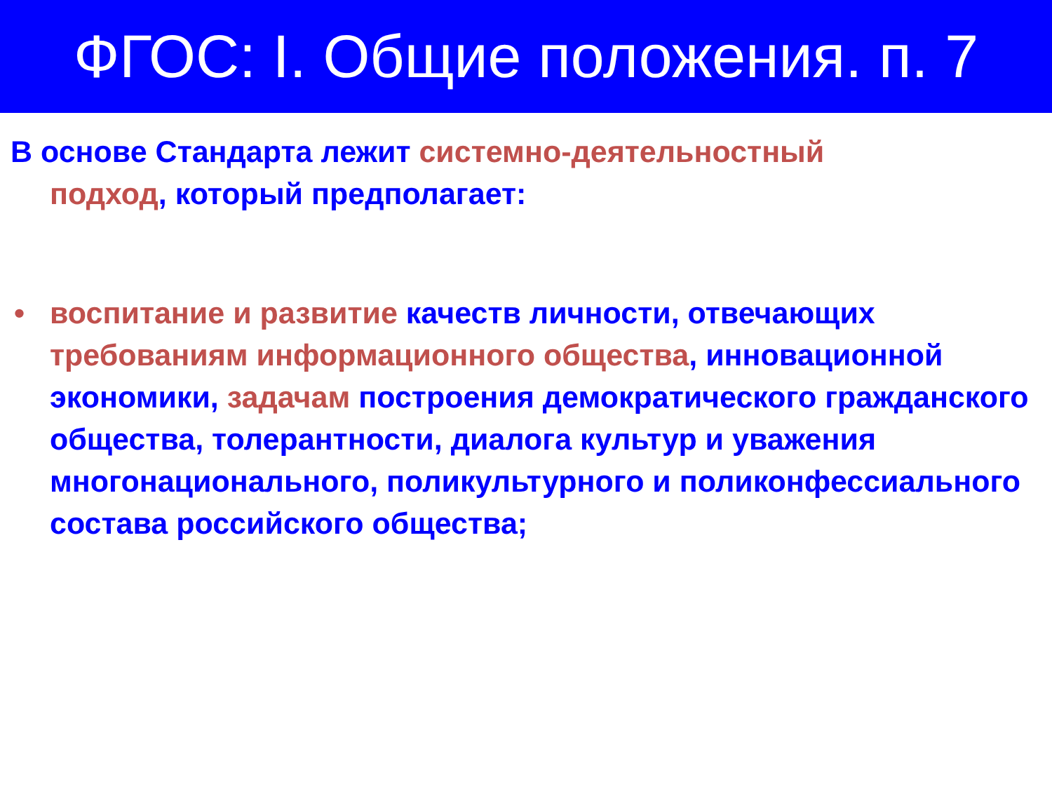ФГОС: I. Общие положения. п. 7
В основе Стандарта лежит системно-деятельностный
подход, который предполагает:
• воспитание и развитие качеств личности, отвечающих требованиям информационного общества, инновационной экономики, задачам построения демократического гражданского общества, толерантности, диалога культур и уважения многонационального, поликультурного и поликонфессиального состава российского общества;